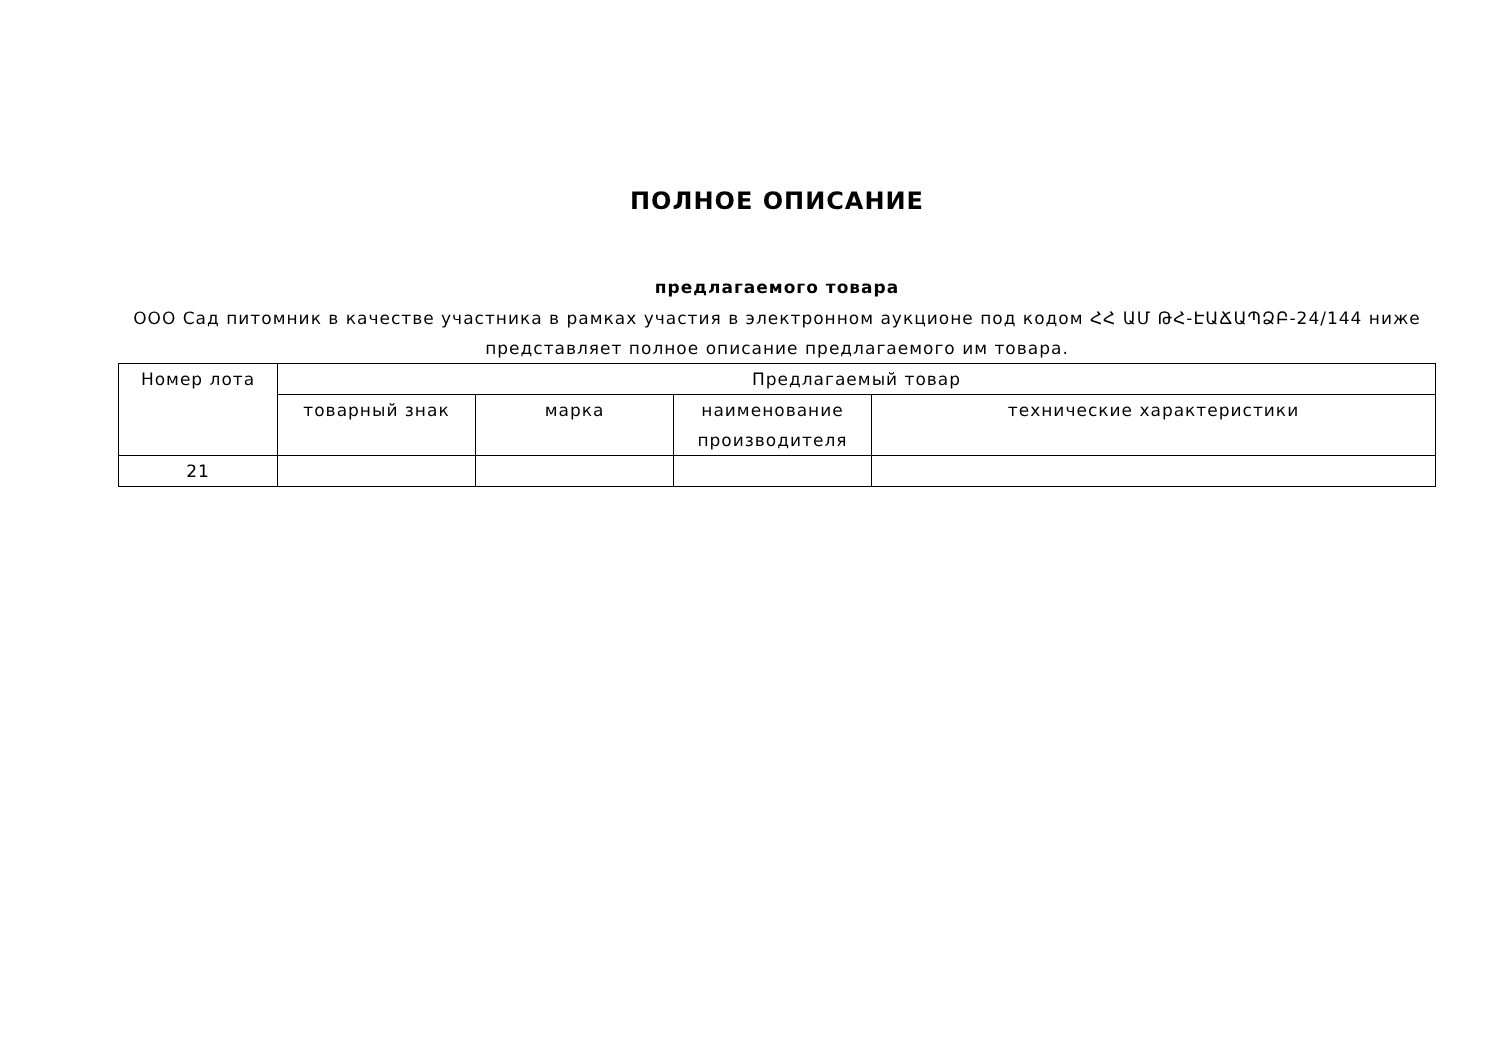ПОЛНОЕ ОПИСАНИЕ
предлагаемого товара
ООО Сад питомник в качестве участника в рамках участия в электронном аукционе под кодом ՀՀ ԱՄ ԹՀ-ԷԱՃԱՊՁԲ-24/144 ниже представляет полное описание предлагаемого им товара.
| Номер лота | Предлагаемый товар | | | |
| | товарный знак | марка | наименование производителя | технические характеристики |
| 21 | | | | |